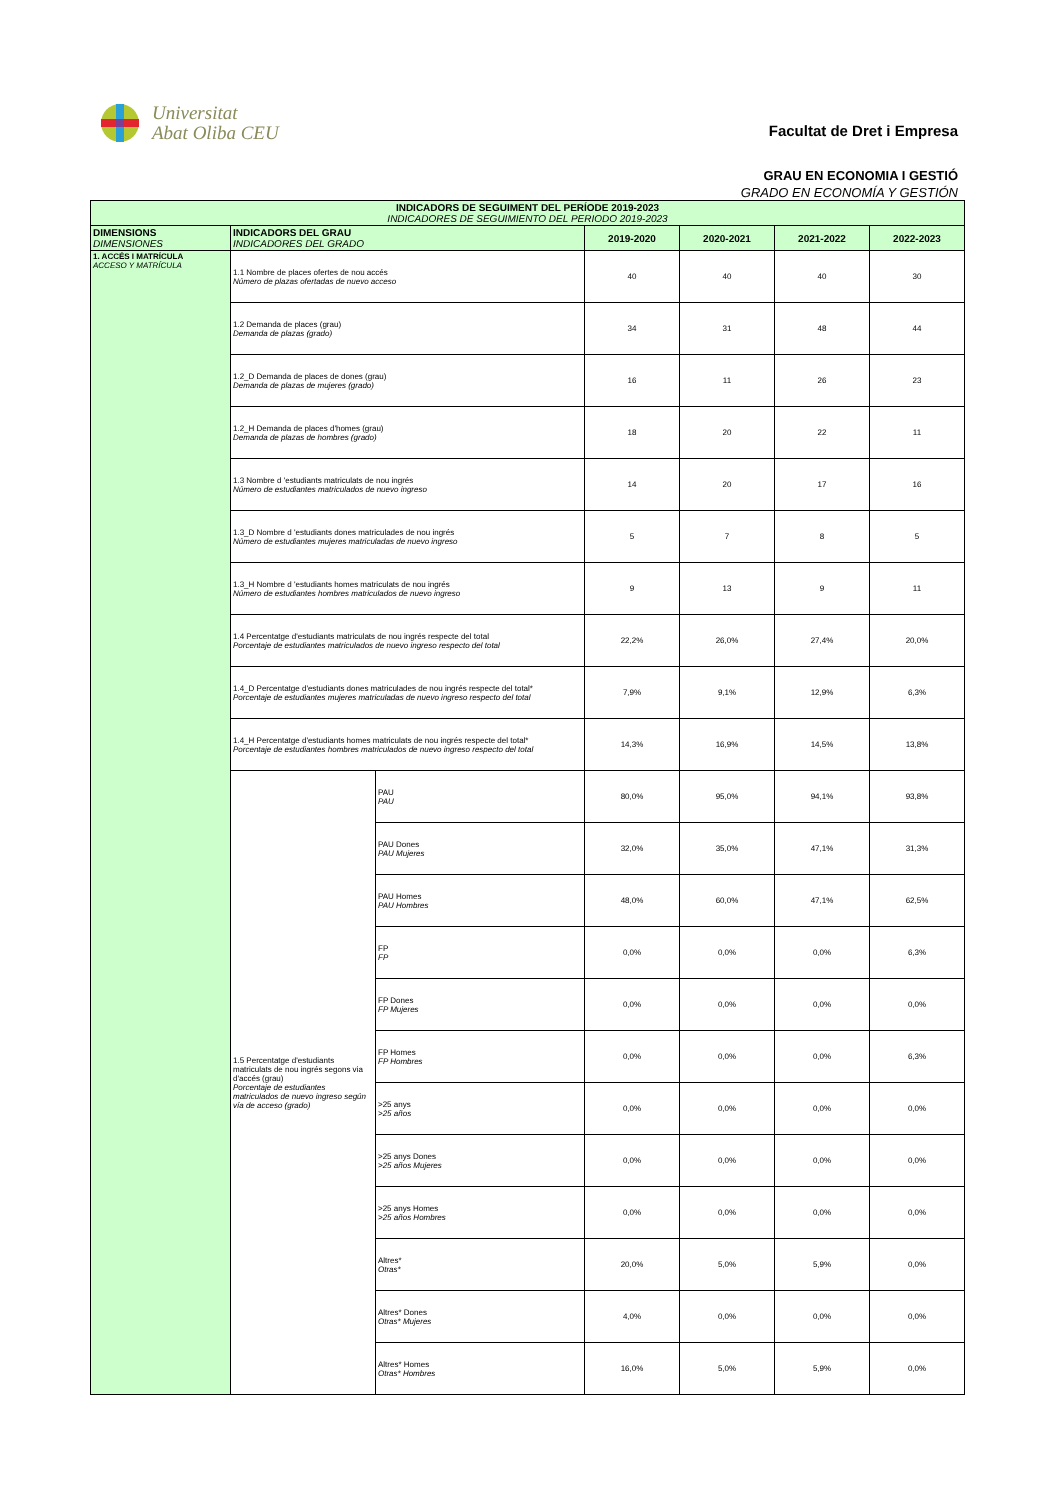Universitat
Abat Oliba CEU
Facultat de Dret i Empresa
GRAU EN ECONOMIA I GESTIÓ
GRADO EN ECONOMÍA Y GESTIÓN
| INDICADORS DE SEGUIMENT DEL PERÍODE 2019-2023 INDICADORES DE SEGUIMIENTO DEL PERIODO 2019-2023 | | | | | | |
| --- | --- | --- | --- | --- | --- | --- |
| DIMENSIONS DIMENSIONES | INDICADORS DEL GRAU INDICADORES DEL GRADO | | 2019-2020 | 2020-2021 | 2021-2022 | 2022-2023 |
| 1. ACCÉS I MATRÍCULA ACCESO Y MATRÍCULA | 1.1 Nombre de places ofertes de nou accés Número de plazas ofertadas de nuevo acceso | | 40 | 40 | 40 | 30 |
| | 1.2 Demanda de places (grau) Demanda de plazas (grado) | | 34 | 31 | 48 | 44 |
| | 1.2_D Demanda de places de dones (grau) Demanda de plazas de mujeres (grado) | | 16 | 11 | 26 | 23 |
| | 1.2_H Demanda de places d'homes (grau) Demanda de plazas de hombres (grado) | | 18 | 20 | 22 | 11 |
| | 1.3 Nombre d 'estudiants matriculats de nou ingrés Número de estudiantes matriculados de nuevo ingreso | | 14 | 20 | 17 | 16 |
| | 1.3_D Nombre d 'estudiants dones matriculades de nou ingrés Número de estudiantes mujeres matriculadas de nuevo ingreso | | 5 | 7 | 8 | 5 |
| | 1.3_H Nombre d 'estudiants homes matriculats de nou ingrés Número de estudiantes hombres matriculados de nuevo ingreso | | 9 | 13 | 9 | 11 |
| | 1.4 Percentatge d'estudiants matriculats de nou ingrés respecte del total Porcentaje de estudiantes matriculados de nuevo ingreso respecto del total | | 22,2% | 26,0% | 27,4% | 20,0% |
| | 1.4_D Percentatge d'estudiants dones matriculades de nou ingrés respecte del total* Porcentaje de estudiantes mujeres matriculadas de nuevo ingreso respecto del total | | 7,9% | 9,1% | 12,9% | 6,3% |
| | 1.4_H Percentatge d'estudiants homes matriculats de nou ingrés respecte del total* Porcentaje de estudiantes hombres matriculados de nuevo ingreso respecto del total | | 14,3% | 16,9% | 14,5% | 13,8% |
| | 1.5 Percentatge d'estudiants matriculats de nou ingrés segons via d'accés (grau) Porcentaje de estudiantes matriculados de nuevo ingreso según vía de acceso (grado) | PAU PAU | 80,0% | 95,0% | 94,1% | 93,8% |
| | | PAU Dones PAU Mujeres | 32,0% | 35,0% | 47,1% | 31,3% |
| | | PAU Homes PAU Hombres | 48,0% | 60,0% | 47,1% | 62,5% |
| | | FP FP | 0,0% | 0,0% | 0,0% | 6,3% |
| | | FP Dones FP Mujeres | 0,0% | 0,0% | 0,0% | 0,0% |
| | | FP Homes FP Hombres | 0,0% | 0,0% | 0,0% | 6,3% |
| | | >25 anys >25 años | 0,0% | 0,0% | 0,0% | 0,0% |
| | | >25 anys Dones >25 años Mujeres | 0,0% | 0,0% | 0,0% | 0,0% |
| | | >25 anys Homes >25 años Hombres | 0,0% | 0,0% | 0,0% | 0,0% |
| | | Altres* Otras* | 20,0% | 5,0% | 5,9% | 0,0% |
| | | Altres* Dones Otras* Mujeres | 4,0% | 0,0% | 0,0% | 0,0% |
| | | Altres* Homes Otras* Hombres | 16,0% | 5,0% | 5,9% | 0,0% |